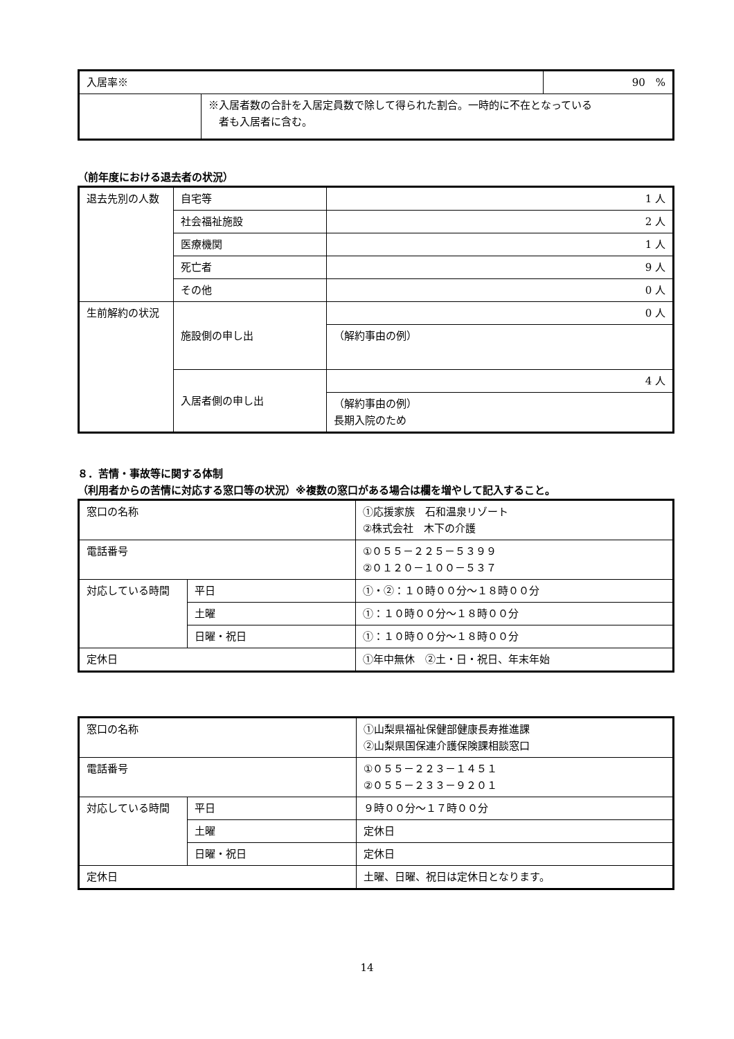| 入居率※ | | 90 % |
| | ※入居者数の合計を入居定員数で除して得られた割合。一時的に不在となっている 者も入居者に含む。 | |
（前年度における退去者の状況）
| 退去先別の人数 | 自宅等 | 1 人 |
| | 社会福祉施設 | 2 人 |
| | 医療機関 | 1 人 |
| | 死亡者 | 9 人 |
| | その他 | 0 人 |
| 生前解約の状況 | 施設側の申し出 | 0 人 |
| | | （解約事由の例） |
| | 入居者側の申し出 | 4 人 |
| | | （解約事由の例） 長期入院のため |
８．苦情・事故等に関する体制
（利用者からの苦情に対応する窓口等の状況）※複数の窓口がある場合は欄を増やして記入すること。
| 窓口の名称 | | ①応援家族 石和温泉リゾート ②株式会社 木下の介護 |
| 電話番号 | | ①０５５－２２５－５３９９ ②０１２０－１００－５３７ |
| 対応している時間 | 平日 | ①・②：１０時００分～１８時００分 |
| | 土曜 | ①：１０時００分～１８時００分 |
| | 日曜・祝日 | ①：１０時００分～１８時００分 |
| 定休日 | | ①年中無休 ②土・日・祝日、年末年始 |
| 窓口の名称 | | ①山梨県福祉保健部健康長寿推進課 ②山梨県国保連介護保険課相談窓口 |
| 電話番号 | | ①０５５－２２３－１４５１ ②０５５－２３３－９２０１ |
| 対応している時間 | 平日 | ９時００分～１７時００分 |
| | 土曜 | 定休日 |
| | 日曜・祝日 | 定休日 |
| 定休日 | | 土曜、日曜、祝日は定休日となります。 |
14